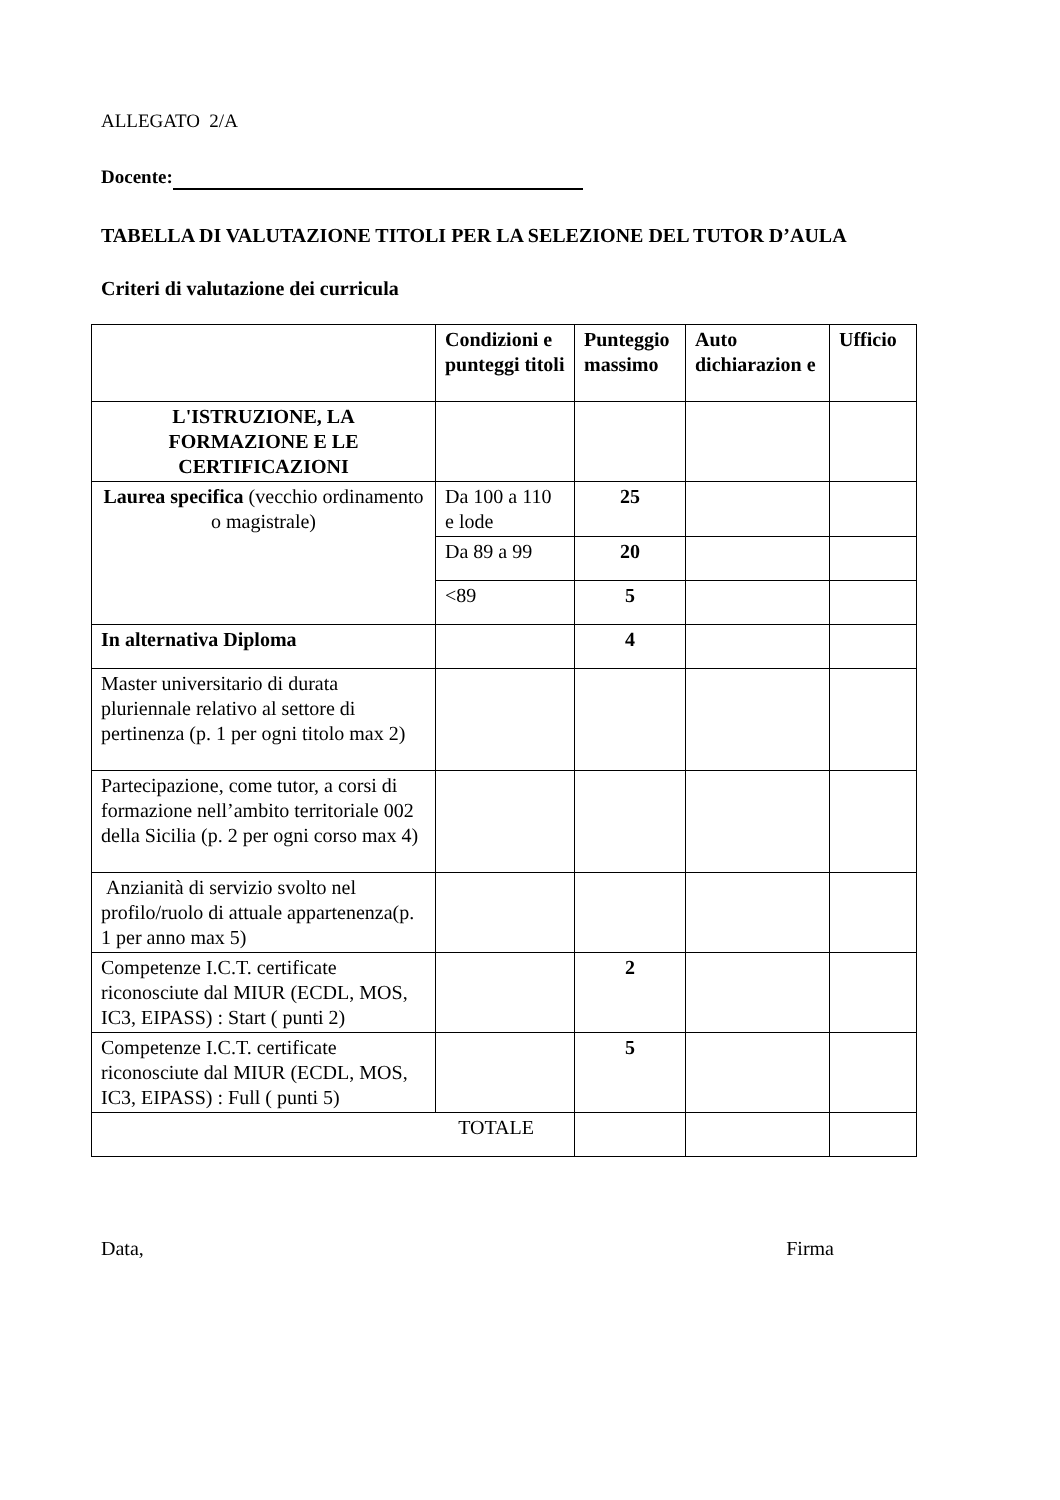ALLEGATO 2/A
Docente:
TABELLA DI VALUTAZIONE TITOLI PER LA SELEZIONE DEL TUTOR D’AULA
Criteri di valutazione dei curricula
| | Condizioni e punteggi titoli | Punteggio massimo | Auto dichiarazion e | Ufficio |
| --- | --- | --- | --- | --- |
| L'ISTRUZIONE, LA FORMAZIONE E LE CERTIFICAZIONI | | | | |
| Laurea specifica (vecchio ordinamento o magistrale) | Da 100 a 110 e lode | 25 | | |
| | Da 89 a 99 | 20 | | |
| | <89 | 5 | | |
| In alternativa Diploma | | 4 | | |
| Master universitario di durata pluriennale relativo al settore di pertinenza (p. 1 per ogni titolo max 2) | | | | |
| Partecipazione, come tutor, a corsi di formazione nell’ambito territoriale 002 della Sicilia (p. 2 per ogni corso max 4) | | | | |
| Anzianità di servizio svolto nel profilo/ruolo di attuale appartenenza(p. 1 per anno max 5) | | | | |
| Competenze I.C.T. certificate riconosciute dal MIUR (ECDL, MOS, IC3, EIPASS) : Start ( punti 2) | | 2 | | |
| Competenze I.C.T. certificate riconosciute dal MIUR (ECDL, MOS, IC3, EIPASS) : Full ( punti 5) | | 5 | | |
| TOTALE | | | | |
Data, Firma